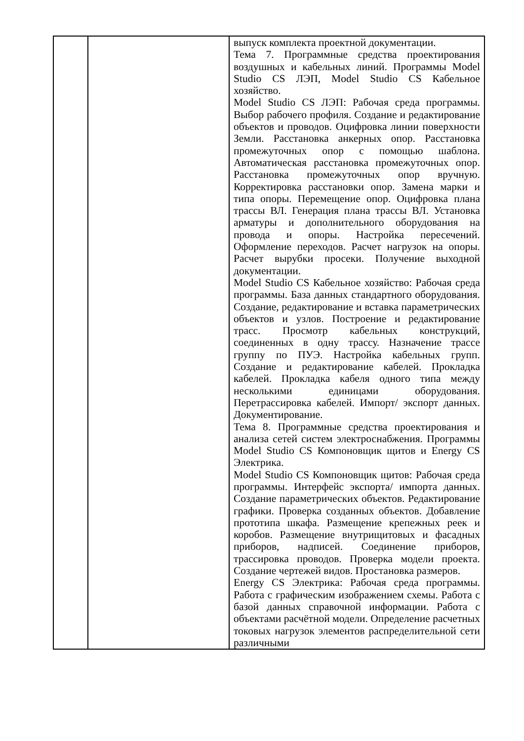| | | выпуск комплекта проектной документации. Тема 7. Программные средства проектирования воздушных и кабельных линий. Программы Model Studio CS ЛЭП, Model Studio CS Кабельное хозяйство. Model Studio CS ЛЭП: Рабочая среда программы. Выбор рабочего профиля. Создание и редактирование объектов и проводов. Оцифровка линии поверхности Земли. Расстановка анкерных опор. Расстановка промежуточных опор с помощью шаблона. Автоматическая расстановка промежуточных опор. Расстановка промежуточных опор вручную. Корректировка расстановки опор. Замена марки и типа опоры. Перемещение опор. Оцифровка плана трассы ВЛ. Генерация плана трассы ВЛ. Установка арматуры и дополнительного оборудования на провода и опоры. Настройка пересечений. Оформление переходов. Расчет нагрузок на опоры. Расчет вырубки просеки. Получение выходной документации. Model Studio CS Кабельное хозяйство: Рабочая среда программы. База данных стандартного оборудования. Создание, редактирование и вставка параметрических объектов и узлов. Построение и редактирование трасс. Просмотр кабельных конструкций, соединенных в одну трассу. Назначение трассе группу по ПУЭ. Настройка кабельных групп. Создание и редактирование кабелей. Прокладка кабелей. Прокладка кабеля одного типа между несколькими единицами оборудования. Перетрассировка кабелей. Импорт/ экспорт данных. Документирование. Тема 8. Программные средства проектирования и анализа сетей систем электроснабжения. Программы Model Studio CS Компоновщик щитов и Energy CS Электрика. Model Studio CS Компоновщик щитов: Рабочая среда программы. Интерфейс экспорта/ импорта данных. Создание параметрических объектов. Редактирование графики. Проверка созданных объектов. Добавление прототипа шкафа. Размещение крепежных реек и коробов. Размещение внутрищитовых и фасадных приборов, надписей. Соединение приборов, трассировка проводов. Проверка модели проекта. Создание чертежей видов. Простановка размеров. Energy CS Электрика: Рабочая среда программы. Работа с графическим изображением схемы. Работа с базой данных справочной информации. Работа с объектами расчётной модели. Определение расчетных токовых нагрузок элементов распределительной сети различными |